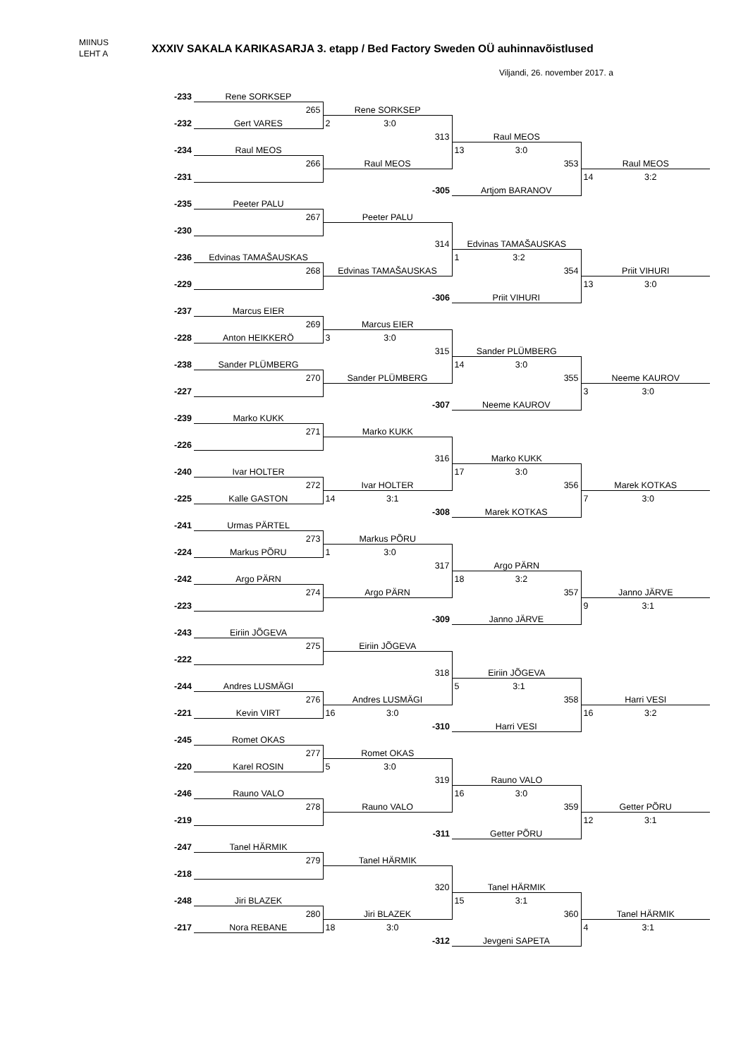MIINUS
LEHT A
XXXIV SAKALA KARIKASARJA 3. etapp / Bed Factory Sweden OÜ auhinnavõistlused
Viljandi, 26. november 2017. a
| -233 | Rene SORKSEP | | | |
| | 265 | Rene SORKSEP | | |
| -232 | Gert VARES | 2 3:0 | | |
| | | 313 | Raul MEOS | |
| -234 | Raul MEOS | | 13 3:0 | |
| | 266 | Raul MEOS | 353 | Raul MEOS |
| -231 | | | | 14 3:2 |
| | | -305 | Artjom BARANOV | |
| -235 | Peeter PALU | | | |
| | 267 | Peeter PALU | | |
| -230 | | | | |
| | | 314 | Edvinas TAMAŠAUSKAS | |
| -236 | Edvinas TAMAŠAUSKAS | | 1 3:2 | |
| | 268 | Edvinas TAMAŠAUSKAS | 354 | Priit VIHURI |
| -229 | | | | 13 3:0 |
| | | -306 | Priit VIHURI | |
| -237 | Marcus EIER | | | |
| | 269 | Marcus EIER | | |
| -228 | Anton HEIKKERÖ | 3 3:0 | | |
| | | 315 | Sander PLÜMBERG | |
| -238 | Sander PLÜMBERG | | 14 3:0 | |
| | 270 | Sander PLÜMBERG | 355 | Neeme KAUROV |
| -227 | | | | 3 3:0 |
| | | -307 | Neeme KAUROV | |
| -239 | Marko KUKK | | | |
| | 271 | Marko KUKK | | |
| -226 | | | | |
| | | 316 | Marko KUKK | |
| -240 | Ivar HOLTER | | 17 3:0 | |
| | 272 | Ivar HOLTER | 356 | Marek KOTKAS |
| -225 | Kalle GASTON | 14 3:1 | | 7 3:0 |
| | | -308 | Marek KOTKAS | |
| -241 | Urmas PÄRTEL | | | |
| | 273 | Markus PÕRU | | |
| -224 | Markus PÕRU | 1 3:0 | | |
| | | 317 | Argo PÄRN | |
| -242 | Argo PÄRN | | 18 3:2 | |
| | 274 | Argo PÄRN | 357 | Janno JÄRVE |
| -223 | | | | 9 3:1 |
| | | -309 | Janno JÄRVE | |
| -243 | Eiriin JÕGEVA | | | |
| | 275 | Eiriin JÕGEVA | | |
| -222 | | | | |
| | | 318 | Eiriin JÕGEVA | |
| -244 | Andres LUSMÄGI | | 5 3:1 | |
| | 276 | Andres LUSMÄGI | 358 | Harri VESI |
| -221 | Kevin VIRT | 16 3:0 | | 16 3:2 |
| | | -310 | Harri VESI | |
| -245 | Romet OKAS | | | |
| | 277 | Romet OKAS | | |
| -220 | Karel ROSIN | 5 3:0 | | |
| | | 319 | Rauno VALO | |
| -246 | Rauno VALO | | 16 3:0 | |
| | 278 | Rauno VALO | 359 | Getter PÕRU |
| -219 | | | | 12 3:1 |
| | | -311 | Getter PÕRU | |
| -247 | Tanel HÄRMIK | | | |
| | 279 | Tanel HÄRMIK | | |
| -218 | | | | |
| | | 320 | Tanel HÄRMIK | |
| -248 | Jiri BLAZEK | | 15 3:1 | |
| | 280 | Jiri BLAZEK | 360 | Tanel HÄRMIK |
| -217 | Nora REBANE | 18 3:0 | | 4 3:1 |
| | | -312 | Jevgeni SAPETA | |